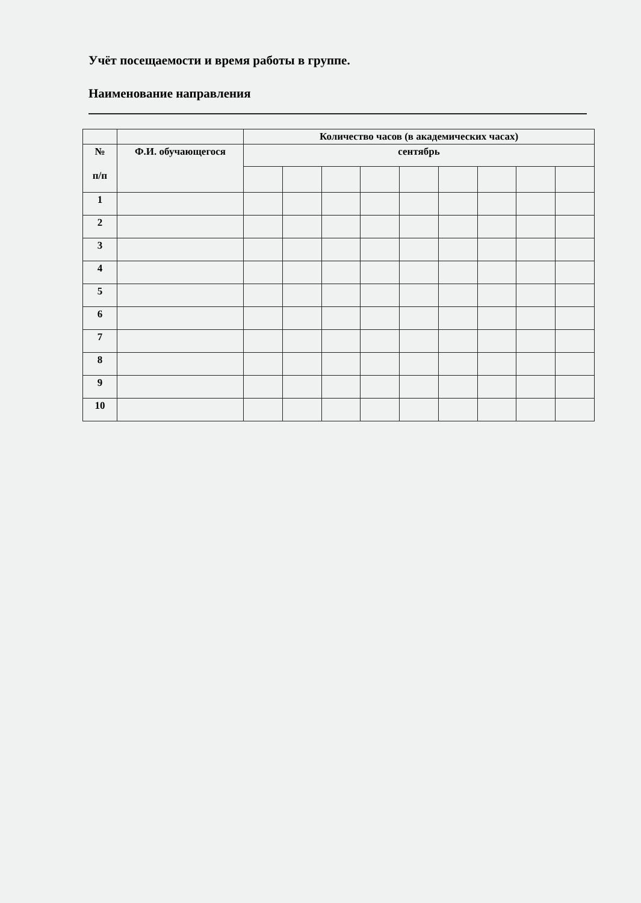Учёт посещаемости и время работы в группе.
Наименование направления
| | | Количество часов (в академических часах) | | | | | | | | |
| --- | --- | --- | --- | --- | --- | --- | --- | --- | --- | --- |
| № п/п | Ф.И. обучающегося | сентябрь | | | | | | | | |
| 1 | | | | | | | | | | |
| 2 | | | | | | | | | | |
| 3 | | | | | | | | | | |
| 4 | | | | | | | | | | |
| 5 | | | | | | | | | | |
| 6 | | | | | | | | | | |
| 7 | | | | | | | | | | |
| 8 | | | | | | | | | | |
| 9 | | | | | | | | | | |
| 10 | | | | | | | | | | |